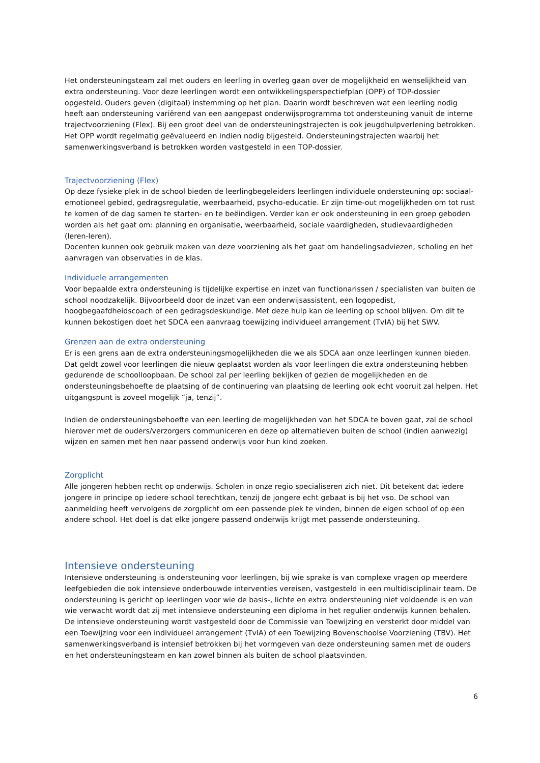Het ondersteuningsteam zal met ouders en leerling in overleg gaan over de mogelijkheid en wenselijkheid van extra ondersteuning. Voor deze leerlingen wordt een ontwikkelingsperspectiefplan (OPP) of TOP-dossier opgesteld. Ouders geven (digitaal) instemming op het plan. Daarin wordt beschreven wat een leerling nodig heeft aan ondersteuning variërend van een aangepast onderwijsprogramma tot ondersteuning vanuit de interne trajectvoorziening (Flex). Bij een groot deel van de ondersteuningstrajecten is ook jeugdhulpverlening betrokken.
Het OPP wordt regelmatig geëvalueerd en indien nodig bijgesteld. Ondersteuningstrajecten waarbij het samenwerkingsverband is betrokken worden vastgesteld in een TOP-dossier.
Trajectvoorziening (Flex)
Op deze fysieke plek in de school bieden de leerlingbegeleiders leerlingen individuele ondersteuning op: sociaal-emotioneel gebied, gedragsregulatie, weerbaarheid, psycho-educatie. Er zijn time-out mogelijkheden om tot rust te komen of de dag samen te starten- en te beëindigen. Verder kan er ook ondersteuning in een groep geboden worden als het gaat om: planning en organisatie, weerbaarheid, sociale vaardigheden, studievaardigheden (leren-leren).
Docenten kunnen ook gebruik maken van deze voorziening als het gaat om handelingsadviezen, scholing en het aanvragen van observaties in de klas.
Individuele arrangementen
Voor bepaalde extra ondersteuning is tijdelijke expertise en inzet van functionarissen / specialisten van buiten de school noodzakelijk. Bijvoorbeeld door de inzet van een onderwijsassistent, een logopedist, hoogbegaafdheidscoach of een gedragsdeskundige. Met deze hulp kan de leerling op school blijven. Om dit te kunnen bekostigen doet het SDCA een aanvraag toewijzing individueel arrangement (TvIA) bij het SWV.
Grenzen aan de extra ondersteuning
Er is een grens aan de extra ondersteuningsmogelijkheden die we als SDCA aan onze leerlingen kunnen bieden. Dat geldt zowel voor leerlingen die nieuw geplaatst worden als voor leerlingen die extra ondersteuning hebben gedurende de schoolloopbaan. De school zal per leerling bekijken of gezien de mogelijkheden en de ondersteuningsbehoefte de plaatsing of de continuering van plaatsing de leerling ook echt vooruit zal helpen. Het uitgangspunt is zoveel mogelijk “ja, tenzij”.
Indien de ondersteuningsbehoefte van een leerling de mogelijkheden van het SDCA te boven gaat, zal de school hierover met de ouders/verzorgers communiceren en deze op alternatieven buiten de school (indien aanwezig) wijzen en samen met hen naar passend onderwijs voor hun kind zoeken.
Zorgplicht
Alle jongeren hebben recht op onderwijs. Scholen in onze regio specialiseren zich niet. Dit betekent dat iedere jongere in principe op iedere school terechtkan, tenzij de jongere echt gebaat is bij het vso. De school van aanmelding heeft vervolgens de zorgplicht om een passende plek te vinden, binnen de eigen school of op een andere school. Het doel is dat elke jongere passend onderwijs krijgt met passende ondersteuning.
Intensieve ondersteuning
Intensieve ondersteuning is ondersteuning voor leerlingen, bij wie sprake is van complexe vragen op meerdere leefgebieden die ook intensieve onderbouwde interventies vereisen, vastgesteld in een multidisciplinair team. De ondersteuning is gericht op leerlingen voor wie de basis-, lichte en extra ondersteuning niet voldoende is en van wie verwacht wordt dat zij met intensieve ondersteuning een diploma in het regulier onderwijs kunnen behalen. De intensieve ondersteuning wordt vastgesteld door de Commissie van Toewijzing en versterkt door middel van een Toewijzing voor een individueel arrangement (TvIA) of een Toewijzing Bovenschoolse Voorziening (TBV). Het samenwerkingsverband is intensief betrokken bij het vormgeven van deze ondersteuning samen met de ouders en het ondersteuningsteam en kan zowel binnen als buiten de school plaatsvinden.
6